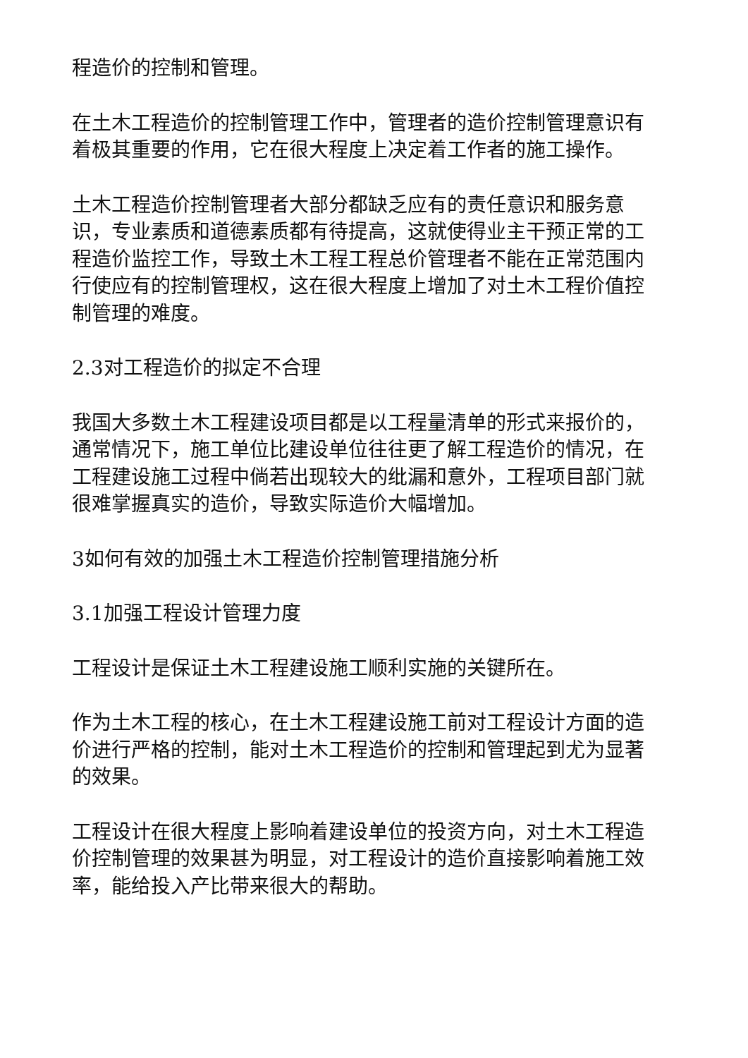程造价的控制和管理。
在土木工程造价的控制管理工作中，管理者的造价控制管理意识有着极其重要的作用，它在很大程度上决定着工作者的施工操作。
土木工程造价控制管理者大部分都缺乏应有的责任意识和服务意识，专业素质和道德素质都有待提高，这就使得业主干预正常的工程造价监控工作，导致土木工程工程总价管理者不能在正常范围内行使应有的控制管理权，这在很大程度上增加了对土木工程价值控制管理的难度。
2.3对工程造价的拟定不合理
我国大多数土木工程建设项目都是以工程量清单的形式来报价的，通常情况下，施工单位比建设单位往往更了解工程造价的情况，在工程建设施工过程中倘若出现较大的纰漏和意外，工程项目部门就很难掌握真实的造价，导致实际造价大幅增加。
3如何有效的加强土木工程造价控制管理措施分析
3.1加强工程设计管理力度
工程设计是保证土木工程建设施工顺利实施的关键所在。
作为土木工程的核心，在土木工程建设施工前对工程设计方面的造价进行严格的控制，能对土木工程造价的控制和管理起到尤为显著的效果。
工程设计在很大程度上影响着建设单位的投资方向，对土木工程造价控制管理的效果甚为明显，对工程设计的造价直接影响着施工效率，能给投入产比带来很大的帮助。